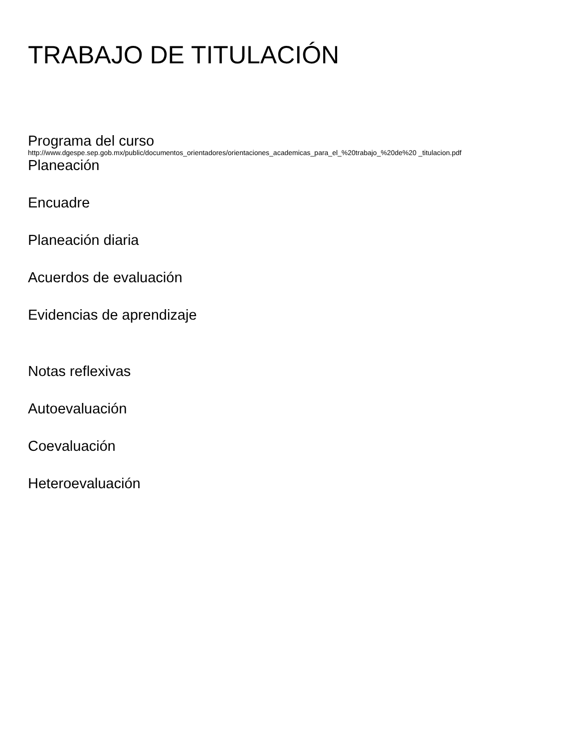TRABAJO DE TITULACIÓN
Programa del curso
http://www.dgespe.sep.gob.mx/public/documentos_orientadores/orientaciones_academicas_para_el_%20trabajo_%20de%20 _titulacion.pdf
Planeación
Encuadre
Planeación diaria
Acuerdos de evaluación
Evidencias de aprendizaje
Notas reflexivas
Autoevaluación
Coevaluación
Heteroevaluación